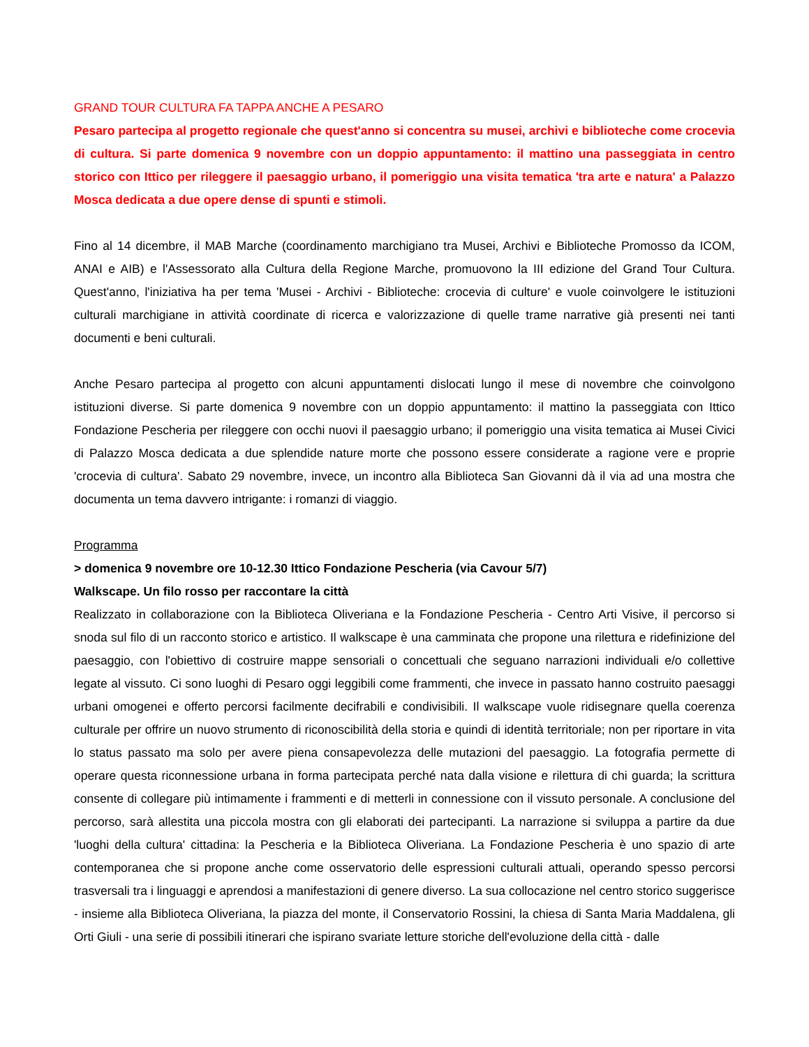GRAND TOUR CULTURA FA TAPPA ANCHE A PESARO
Pesaro partecipa al progetto regionale che quest'anno si concentra su musei, archivi e biblioteche come crocevia di cultura. Si parte domenica 9 novembre con un doppio appuntamento: il mattino una passeggiata in centro storico con Ittico per rileggere il paesaggio urbano, il pomeriggio una visita tematica 'tra arte e natura' a Palazzo Mosca dedicata a due opere dense di spunti e stimoli.
Fino al 14 dicembre, il MAB Marche (coordinamento marchigiano tra Musei, Archivi e Biblioteche Promosso da ICOM, ANAI e AIB) e l'Assessorato alla Cultura della Regione Marche, promuovono la III edizione del Grand Tour Cultura. Quest'anno, l'iniziativa ha per tema 'Musei - Archivi - Biblioteche: crocevia di culture' e vuole coinvolgere le istituzioni culturali marchigiane in attività coordinate di ricerca e valorizzazione di quelle trame narrative già presenti nei tanti documenti e beni culturali.
Anche Pesaro partecipa al progetto con alcuni appuntamenti dislocati lungo il mese di novembre che coinvolgono istituzioni diverse. Si parte domenica 9 novembre con un doppio appuntamento: il mattino la passeggiata con Ittico Fondazione Pescheria per rileggere con occhi nuovi il paesaggio urbano; il pomeriggio una visita tematica ai Musei Civici di Palazzo Mosca dedicata a due splendide nature morte che possono essere considerate a ragione vere e proprie 'crocevia di cultura'. Sabato 29 novembre, invece, un incontro alla Biblioteca San Giovanni dà il via ad una mostra che documenta un tema davvero intrigante: i romanzi di viaggio.
Programma
> domenica 9 novembre ore 10-12.30 Ittico Fondazione Pescheria (via Cavour 5/7)
Walkscape. Un filo rosso per raccontare la città
Realizzato in collaborazione con la Biblioteca Oliveriana e la Fondazione Pescheria - Centro Arti Visive, il percorso si snoda sul filo di un racconto storico e artistico. Il walkscape è una camminata che propone una rilettura e ridefinizione del paesaggio, con l'obiettivo di costruire mappe sensoriali o concettuali che seguano narrazioni individuali e/o collettive legate al vissuto. Ci sono luoghi di Pesaro oggi leggibili come frammenti, che invece in passato hanno costruito paesaggi urbani omogenei e offerto percorsi facilmente decifrabili e condivisibili. Il walkscape vuole ridisegnare quella coerenza culturale per offrire un nuovo strumento di riconoscibilità della storia e quindi di identità territoriale; non per riportare in vita lo status passato ma solo per avere piena consapevolezza delle mutazioni del paesaggio. La fotografia permette di operare questa riconnessione urbana in forma partecipata perché nata dalla visione e rilettura di chi guarda; la scrittura consente di collegare più intimamente i frammenti e di metterli in connessione con il vissuto personale. A conclusione del percorso, sarà allestita una piccola mostra con gli elaborati dei partecipanti. La narrazione si sviluppa a partire da due 'luoghi della cultura' cittadina: la Pescheria e la Biblioteca Oliveriana. La Fondazione Pescheria è uno spazio di arte contemporanea che si propone anche come osservatorio delle espressioni culturali attuali, operando spesso percorsi trasversali tra i linguaggi e aprendosi a manifestazioni di genere diverso. La sua collocazione nel centro storico suggerisce - insieme alla Biblioteca Oliveriana, la piazza del monte, il Conservatorio Rossini, la chiesa di Santa Maria Maddalena, gli Orti Giuli - una serie di possibili itinerari che ispirano svariate letture storiche dell'evoluzione della città - dalle